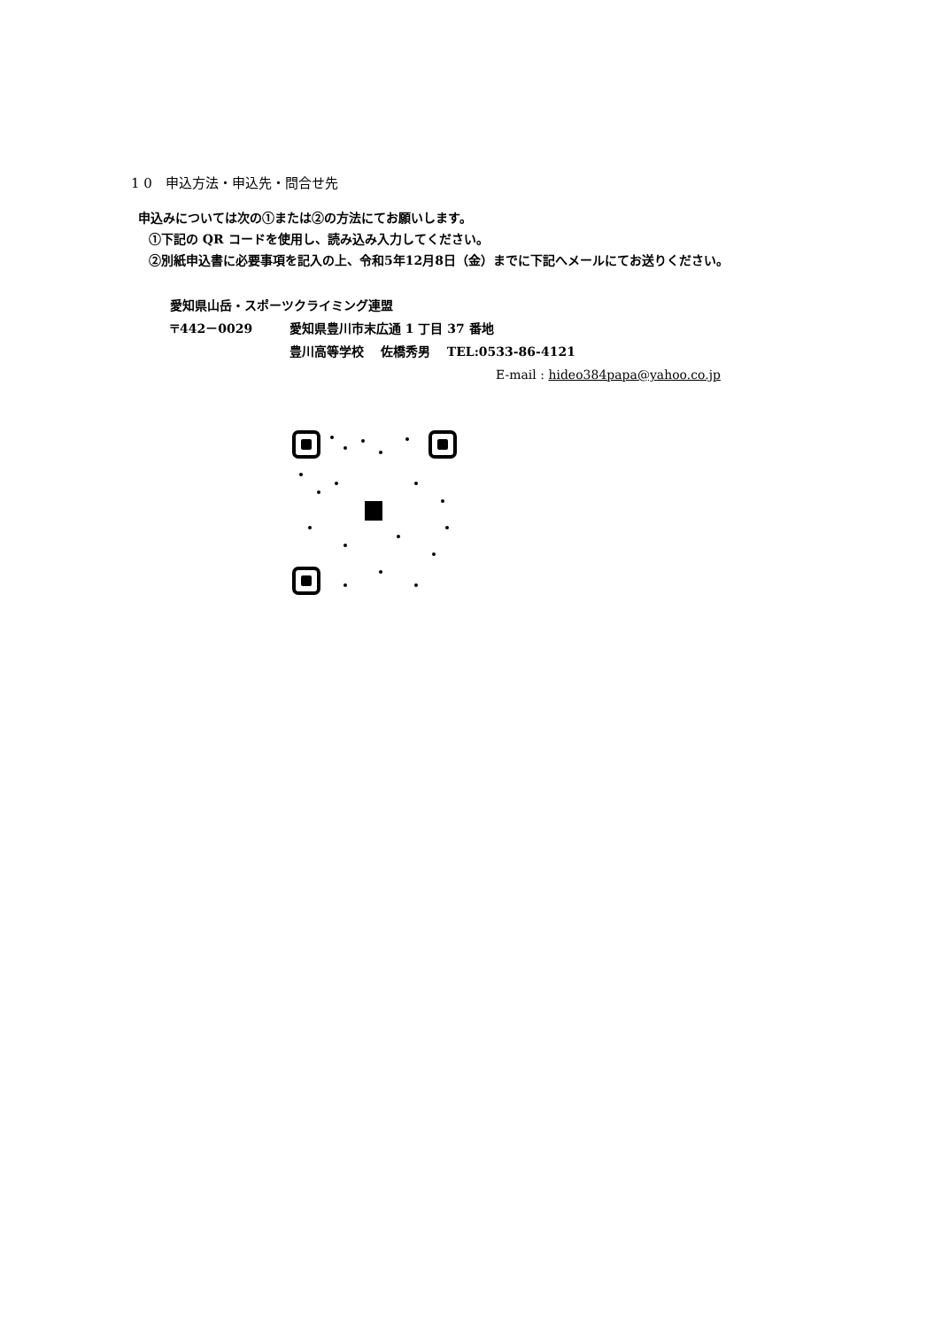1 0　申込方法・申込先・問合せ先
申込みについては次の①または②の方法にてお願いします。
①下記の QR コードを使用し、読み込み入力してください。
②別紙申込書に必要事項を記入の上、令和5年12月8日（金）までに下記へメールにてお送りください。
愛知県山岳・スポーツクライミング連盟
〒442－0029 愛知県豊川市末広通 1 丁目 37 番地
豊川高等学校　 佐橋秀男　 TEL:0533-86-4121
E-mail : hideo384papa@yahoo.co.jp